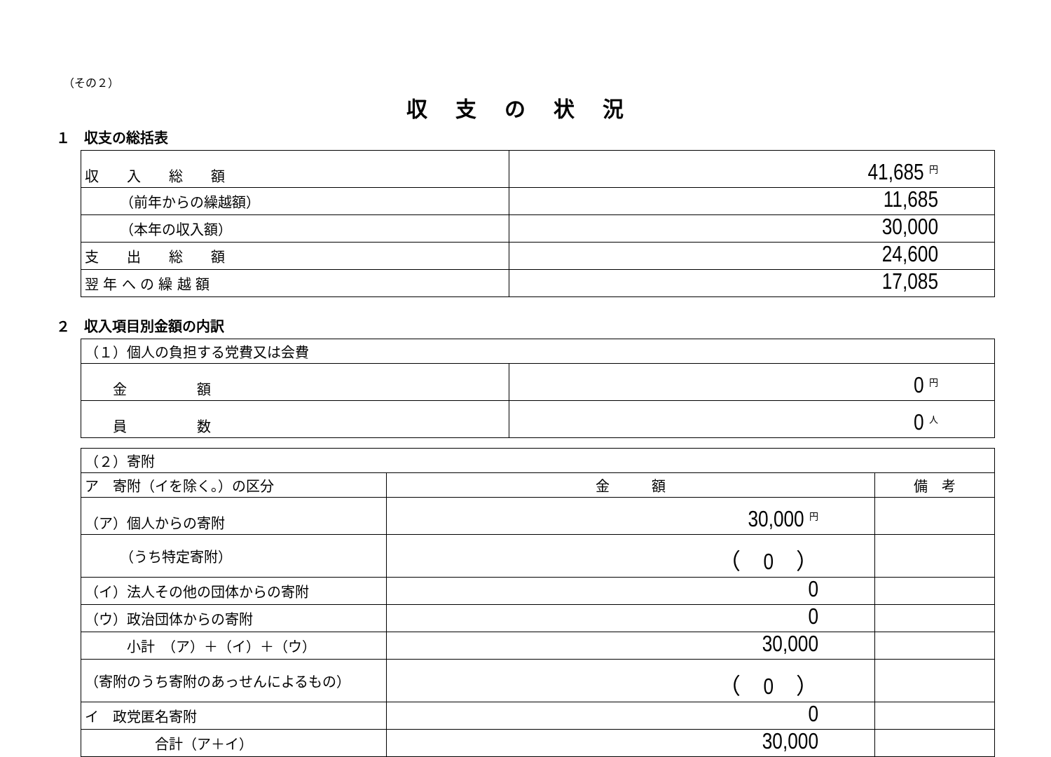（その２）
収支の状況
１　収支の総括表
| 収 入 総 額 | 41,685 円 |
| （前年からの繰越額） | 11,685 |
| （本年の収入額） | 30,000 |
| 支 出 総 額 | 24,600 |
| 翌 年 へ の 繰 越 額 | 17,085 |
２　収入項目別金額の内訳
| （１）個人の負担する党費又は会費 | |
| 金 額 | 0 円 |
| 員 数 | 0 人 |
| （２）寄附 | | |
| ア 寄附（イを除く。）の区分 | 金 額 | 備 考 |
| （ア）個人からの寄附 | 30,000 円 | |
| （うち特定寄附） | （ 0 ） | |
| （イ）法人その他の団体からの寄附 | 0 | |
| （ウ）政治団体からの寄附 | 0 | |
| 小計 （ア）＋（イ）＋（ウ） | 30,000 | |
| （寄附のうち寄附のあっせんによるもの） | （ 0 ） | |
| イ 政党匿名寄附 | 0 | |
| 合計（ア＋イ） | 30,000 | |